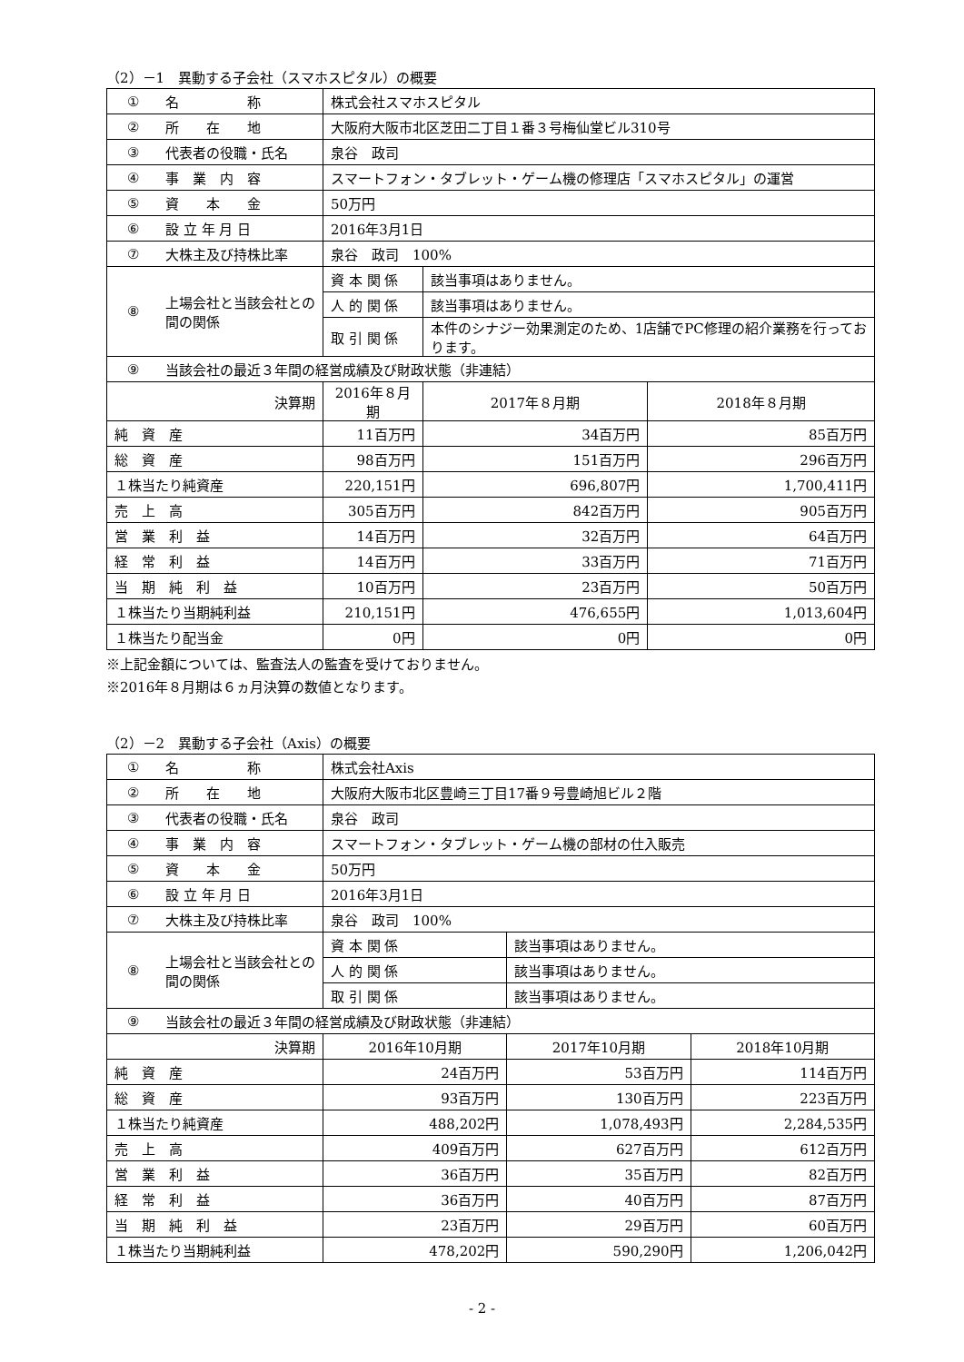（2）－1　異動する子会社（スマホスピタル）の概要
| ① | 名 称 | 株式会社スマホスピタル | | |
| ② | 所 在 地 | 大阪府大阪市北区芝田二丁目１番３号梅仙堂ビル310号 | | |
| ③ | 代表者の役職・氏名 | 泉谷 政司 | | |
| ④ | 事 業 内 容 | スマートフォン・タブレット・ゲーム機の修理店「スマホスピタル」の運営 | | |
| ⑤ | 資 本 金 | 50万円 | | |
| ⑥ | 設 立 年 月 日 | 2016年3月1日 | | |
| ⑦ | 大株主及び持株比率 | 泉谷 政司 100% | | |
| ⑧ | 上場会社と当該会社との間の関係 | 資 本 関 係 | 該当事項はありません。 | |
| | | 人 的 関 係 | 該当事項はありません。 | |
| | | 取 引 関 係 | 本件のシナジー効果測定のため、1店舗でPC修理の紹介業務を行っております。 | |
| ⑨ | 当該会社の最近３年間の経営成績及び財政状態（非連結） | | | |
| 決算期 | | 2016年８月期 | 2017年８月期 | 2018年８月期 |
| 純 資 産 | | 11百万円 | 34百万円 | 85百万円 |
| 総 資 産 | | 98百万円 | 151百万円 | 296百万円 |
| １株当たり純資産 | | 220,151円 | 696,807円 | 1,700,411円 |
| 売 上 高 | | 305百万円 | 842百万円 | 905百万円 |
| 営 業 利 益 | | 14百万円 | 32百万円 | 64百万円 |
| 経 常 利 益 | | 14百万円 | 33百万円 | 71百万円 |
| 当 期 純 利 益 | | 10百万円 | 23百万円 | 50百万円 |
| １株当たり当期純利益 | | 210,151円 | 476,655円 | 1,013,604円 |
| １株当たり配当金 | | 0円 | 0円 | 0円 |
※上記金額については、監査法人の監査を受けておりません。
※2016年８月期は６ヵ月決算の数値となります。
（2）－2　異動する子会社（Axis）の概要
| ① | 名 称 | 株式会社Axis | | |
| ② | 所 在 地 | 大阪府大阪市北区豊崎三丁目17番９号豊崎旭ビル２階 | | |
| ③ | 代表者の役職・氏名 | 泉谷 政司 | | |
| ④ | 事 業 内 容 | スマートフォン・タブレット・ゲーム機の部材の仕入販売 | | |
| ⑤ | 資 本 金 | 50万円 | | |
| ⑥ | 設 立 年 月 日 | 2016年3月1日 | | |
| ⑦ | 大株主及び持株比率 | 泉谷 政司 100% | | |
| ⑧ | 上場会社と当該会社との間の関係 | 資 本 関 係 | 該当事項はありません。 | |
| | | 人 的 関 係 | 該当事項はありません。 | |
| | | 取 引 関 係 | 該当事項はありません。 | |
| ⑨ | 当該会社の最近３年間の経営成績及び財政状態（非連結） | | | |
| 決算期 | | 2016年10月期 | 2017年10月期 | 2018年10月期 |
| 純 資 産 | | 24百万円 | 53百万円 | 114百万円 |
| 総 資 産 | | 93百万円 | 130百万円 | 223百万円 |
| １株当たり純資産 | | 488,202円 | 1,078,493円 | 2,284,535円 |
| 売 上 高 | | 409百万円 | 627百万円 | 612百万円 |
| 営 業 利 益 | | 36百万円 | 35百万円 | 82百万円 |
| 経 常 利 益 | | 36百万円 | 40百万円 | 87百万円 |
| 当 期 純 利 益 | | 23百万円 | 29百万円 | 60百万円 |
| １株当たり当期純利益 | | 478,202円 | 590,290円 | 1,206,042円 |
- 2 -